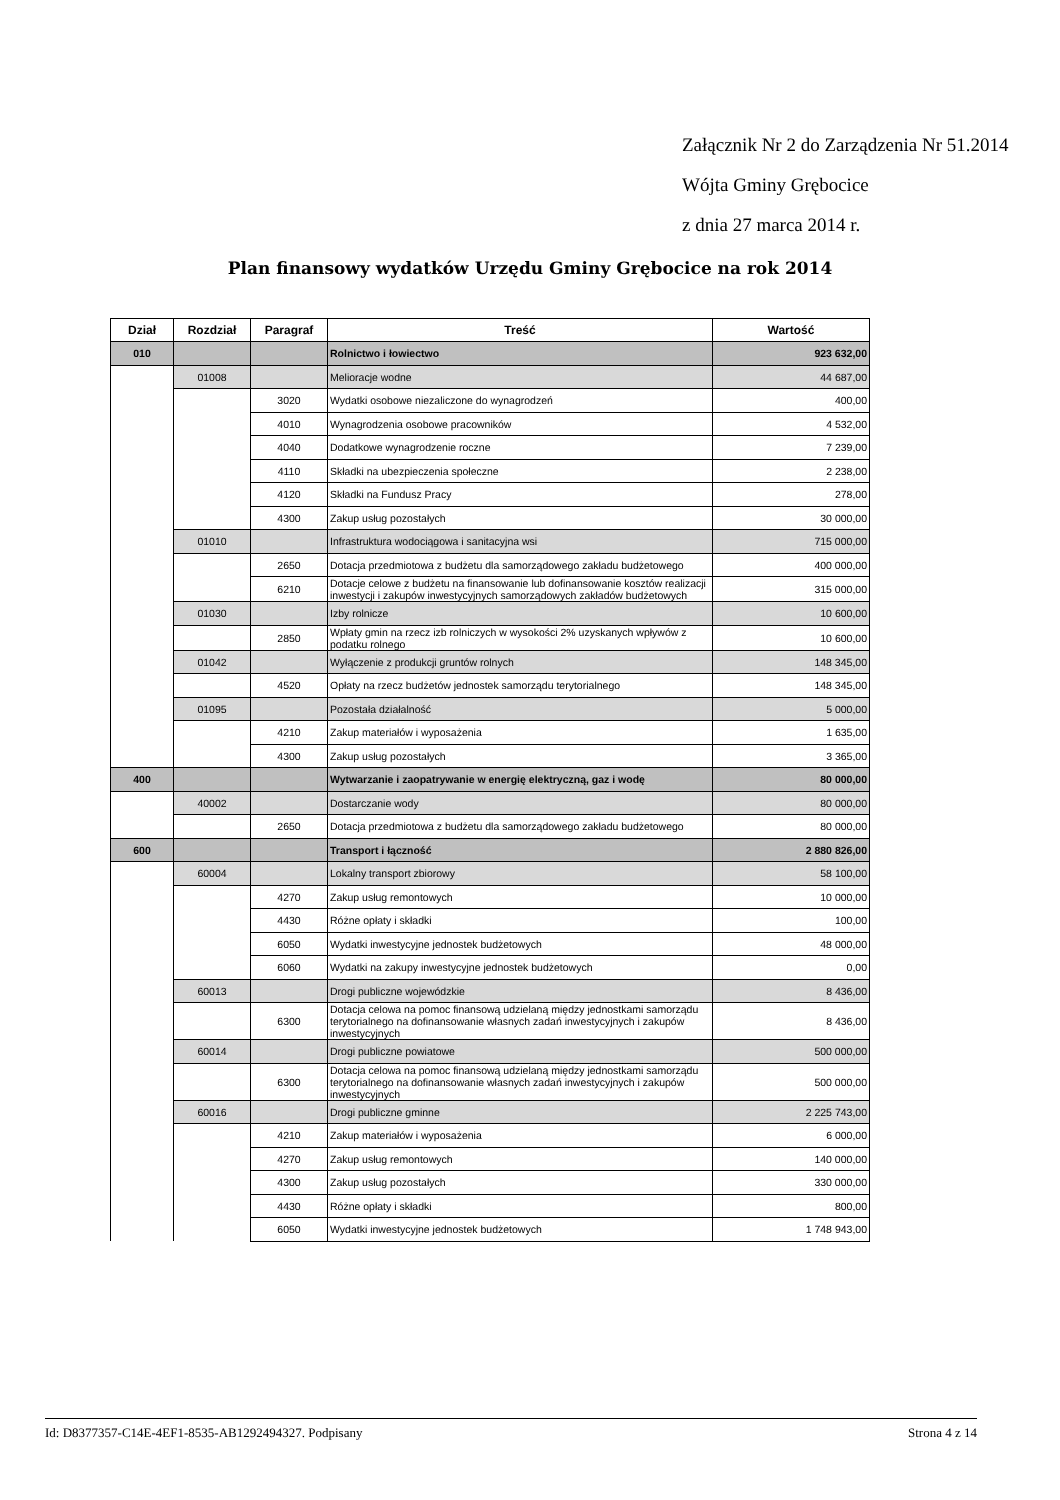Załącznik Nr 2 do Zarządzenia Nr 51.2014
Wójta Gminy Grębocice
z dnia 27 marca 2014 r.
Plan finansowy wydatków Urzędu Gminy Grębocice na rok 2014
| Dział | Rozdział | Paragraf | Treść | Wartość |
| --- | --- | --- | --- | --- |
| 010 | | | Rolnictwo i łowiectwo | 923 632,00 |
| | 01008 | | Melioracje wodne | 44 687,00 |
| | | 3020 | Wydatki osobowe niezaliczone do wynagrodzeń | 400,00 |
| | | 4010 | Wynagrodzenia osobowe pracowników | 4 532,00 |
| | | 4040 | Dodatkowe wynagrodzenie roczne | 7 239,00 |
| | | 4110 | Składki na ubezpieczenia społeczne | 2 238,00 |
| | | 4120 | Składki na Fundusz Pracy | 278,00 |
| | | 4300 | Zakup usług pozostałych | 30 000,00 |
| | 01010 | | Infrastruktura wodociągowa i sanitacyjna wsi | 715 000,00 |
| | | 2650 | Dotacja przedmiotowa z budżetu dla samorządowego zakładu budżetowego | 400 000,00 |
| | | 6210 | Dotacje celowe z budżetu na finansowanie lub dofinansowanie kosztów realizacji inwestycji i zakupów inwestycyjnych samorządowych zakładów budżetowych | 315 000,00 |
| | 01030 | | Izby rolnicze | 10 600,00 |
| | | 2850 | Wpłaty gmin na rzecz izb rolniczych w wysokości 2% uzyskanych wpływów z podatku rolnego | 10 600,00 |
| | 01042 | | Wyłączenie z produkcji gruntów rolnych | 148 345,00 |
| | | 4520 | Opłaty na rzecz budżetów jednostek samorządu terytorialnego | 148 345,00 |
| | 01095 | | Pozostała działalność | 5 000,00 |
| | | 4210 | Zakup materiałów i wyposażenia | 1 635,00 |
| | | 4300 | Zakup usług pozostałych | 3 365,00 |
| 400 | | | Wytwarzanie i zaopatrywanie w energię elektryczną, gaz i wodę | 80 000,00 |
| | 40002 | | Dostarczanie wody | 80 000,00 |
| | | 2650 | Dotacja przedmiotowa z budżetu dla samorządowego zakładu budżetowego | 80 000,00 |
| 600 | | | Transport i łączność | 2 880 826,00 |
| | 60004 | | Lokalny transport zbiorowy | 58 100,00 |
| | | 4270 | Zakup usług remontowych | 10 000,00 |
| | | 4430 | Różne opłaty i składki | 100,00 |
| | | 6050 | Wydatki inwestycyjne jednostek budżetowych | 48 000,00 |
| | | 6060 | Wydatki na zakupy inwestycyjne jednostek budżetowych | 0,00 |
| | 60013 | | Drogi publiczne wojewódzkie | 8 436,00 |
| | | 6300 | Dotacja celowa na pomoc finansową udzielaną między jednostkami samorządu terytorialnego na dofinansowanie własnych zadań inwestycyjnych i zakupów inwestycyjnych | 8 436,00 |
| | 60014 | | Drogi publiczne powiatowe | 500 000,00 |
| | | 6300 | Dotacja celowa na pomoc finansową udzielaną między jednostkami samorządu terytorialnego na dofinansowanie własnych zadań inwestycyjnych i zakupów inwestycyjnych | 500 000,00 |
| | 60016 | | Drogi publiczne gminne | 2 225 743,00 |
| | | 4210 | Zakup materiałów i wyposażenia | 6 000,00 |
| | | 4270 | Zakup usług remontowych | 140 000,00 |
| | | 4300 | Zakup usług pozostałych | 330 000,00 |
| | | 4430 | Różne opłaty i składki | 800,00 |
| | | 6050 | Wydatki inwestycyjne jednostek budżetowych | 1 748 943,00 |
Id: D8377357-C14E-4EF1-8535-AB1292494327. Podpisany Strona 4 z 14